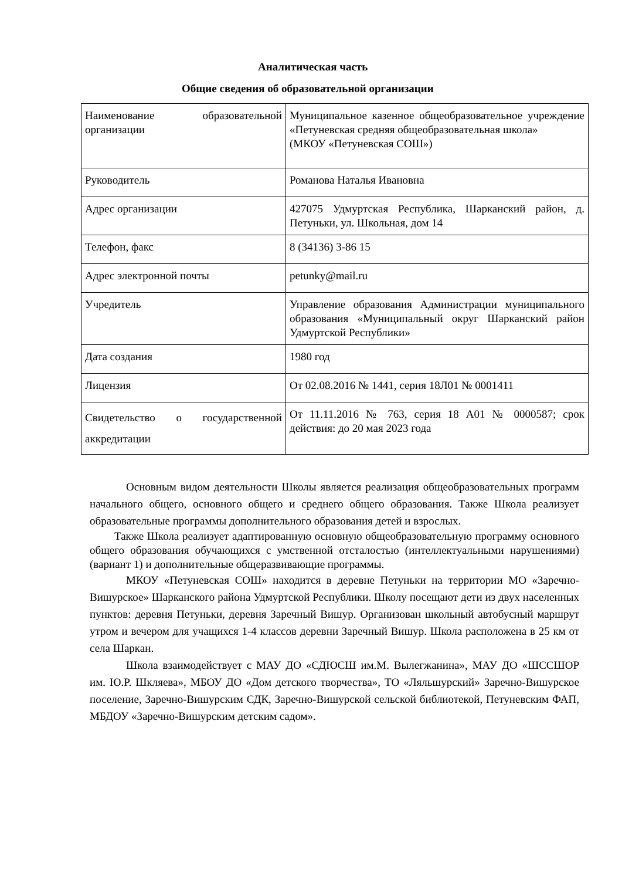Аналитическая часть
Общие сведения об образовательной организации
| Наименование образовательной организации | Муниципальное казенное общеобразовательное учреждение «Петуневская средняя общеобразовательная школа» (МКОУ «Петуневская СОШ») |
| Руководитель | Романова Наталья Ивановна |
| Адрес организации | 427075 Удмуртская Республика, Шарканский район, д. Петуньки, ул. Школьная, дом 14 |
| Телефон, факс | 8 (34136) 3-86 15 |
| Адрес электронной почты | petunky@mail.ru |
| Учредитель | Управление образования Администрации муниципального образования «Муниципальный округ Шарканский район Удмуртской Республики» |
| Дата создания | 1980 год |
| Лицензия | От 02.08.2016 № 1441, серия 18Л01 № 0001411 |
| Свидетельство о государственной аккредитации | От 11.11.2016 № 763, серия 18 А01 № 0000587; срок действия: до 20 мая 2023 года |
Основным видом деятельности Школы является реализация общеобразовательных программ начального общего, основного общего и среднего общего образования. Также Школа реализует образовательные программы дополнительного образования детей и взрослых.
Также Школа реализует адаптированную основную общеобразовательную программу основного общего образования обучающихся с умственной отсталостью (интеллектуальными нарушениями) (вариант 1) и дополнительные общеразвивающие программы.
МКОУ «Петуневская СОШ» находится в деревне Петуньки на территории МО «Заречно-Вишурское» Шарканского района Удмуртской Республики. Школу посещают дети из двух населенных пунктов: деревня Петуньки, деревня Заречный Вишур. Организован школьный автобусный маршрут утром и вечером для учащихся 1-4 классов деревни Заречный Вишур. Школа расположена в 25 км от села Шаркан.
Школа взаимодействует с МАУ ДО «СДЮСШ им.М. Вылегжанина», МАУ ДО «ШССШОР им. Ю.Р. Шкляева», МБОУ ДО «Дом детского творчества», ТО «Ляльшурский» Заречно-Вишурское поселение, Заречно-Вишурским СДК, Заречно-Вишурской сельской библиотекой, Петуневским ФАП, МБДОУ «Заречно-Вишурским детским садом».